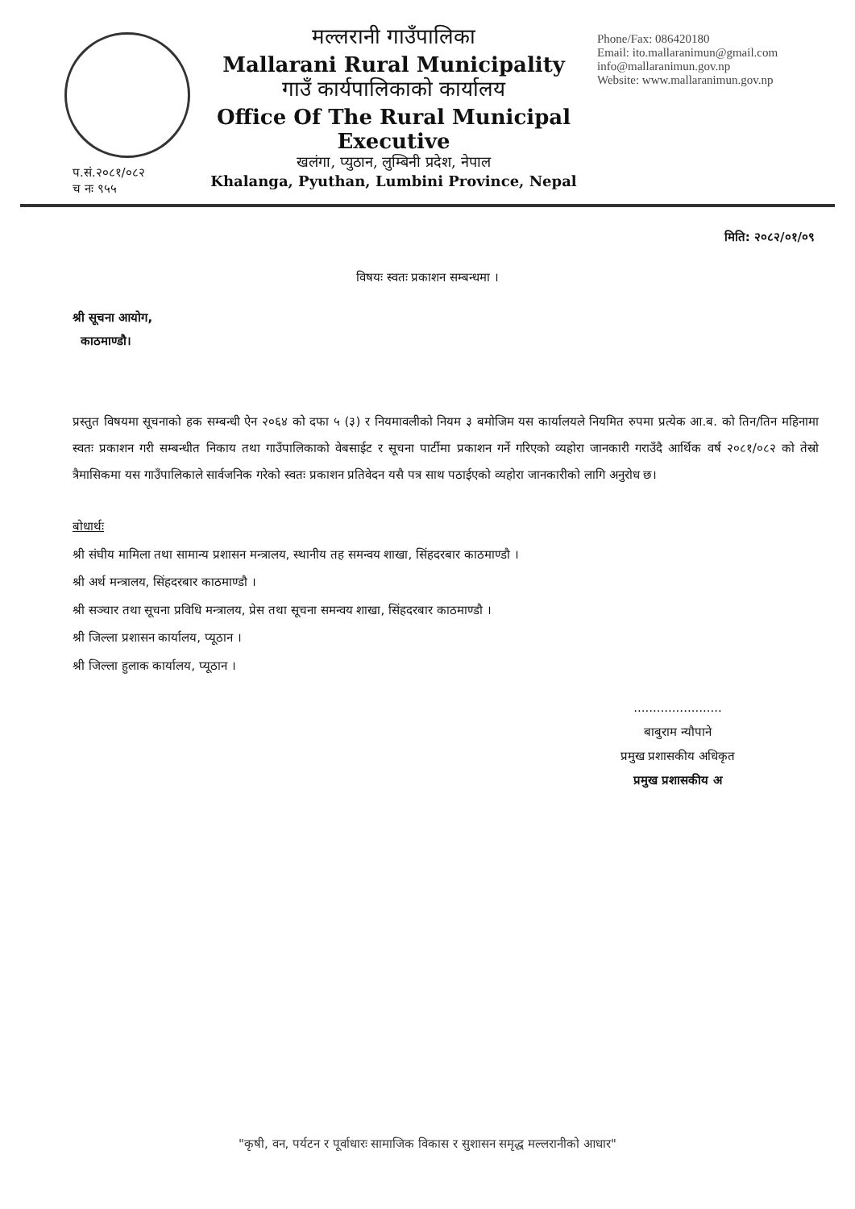मल्लरानी गाउँपालिका
Mallarani Rural Municipality
गाउँ कार्यपालिकाको कार्यालय
Office Of The Rural Municipal Executive
खलंगा, प्युठान, लुम्बिनी प्रदेश, नेपाल
Khalanga, Pyuthan, Lumbini Province, Nepal
Phone/Fax: 086420180
Email: ito.mallaranimun@gmail.com
info@mallaranimun.gov.np
Website: www.mallaranimun.gov.np
प.सं.२०८१/०८२
च नः ९५५
मिति: २०८२/०१/०९
विषयः स्वतः प्रकाशन सम्बन्धमा ।
श्री सूचना आयोग,
काठमाण्डौ।
प्रस्तुत विषयमा सूचनाको हक सम्बन्धी ऐन २०६४ को दफा ५ (३) र नियमावलीको नियम ३ बमोजिम यस कार्यालयले नियमित रुपमा प्रत्येक आ.ब. को तिन/तिन महिनामा स्वतः प्रकाशन गरी सम्बन्धीत निकाय तथा गाउँपालिकाको वेबसाईट र सूचना पार्टीमा प्रकाशन गर्ने गरिएको व्यहोरा जानकारी गराउँदै आर्थिक वर्ष २०८१/०८२ को तेस्रो त्रैमासिकमा यस गाउँपालिकाले सार्वजनिक गरेको स्वतः प्रकाशन प्रतिवेदन यसै पत्र साथ पठाईएको व्यहोरा जानकारीको लागि अनुरोध छ।
बोधार्थः
श्री संघीय मामिला तथा सामान्य प्रशासन मन्त्रालय, स्थानीय तह समन्वय शाखा, सिंहदरबार काठमाण्डौ ।
श्री अर्थ मन्त्रालय, सिंहदरबार काठमाण्डौ ।
श्री सञ्चार तथा सूचना प्रविधि मन्त्रालय, प्रेस तथा सूचना समन्वय शाखा, सिंहदरबार काठमाण्डौ ।
श्री जिल्ला प्रशासन कार्यालय, प्यूठान ।
श्री जिल्ला हुलाक कार्यालय, प्यूठान ।
.......................
बाबुराम न्यौपाने
प्रमुख प्रशासकीय अधिकृत
प्रमुख प्रशासकीय अ
"कृषी, वन, पर्यटन र पूर्वाधारः सामाजिक विकास र सुशासन समृद्ध मल्लरानीको आधार"